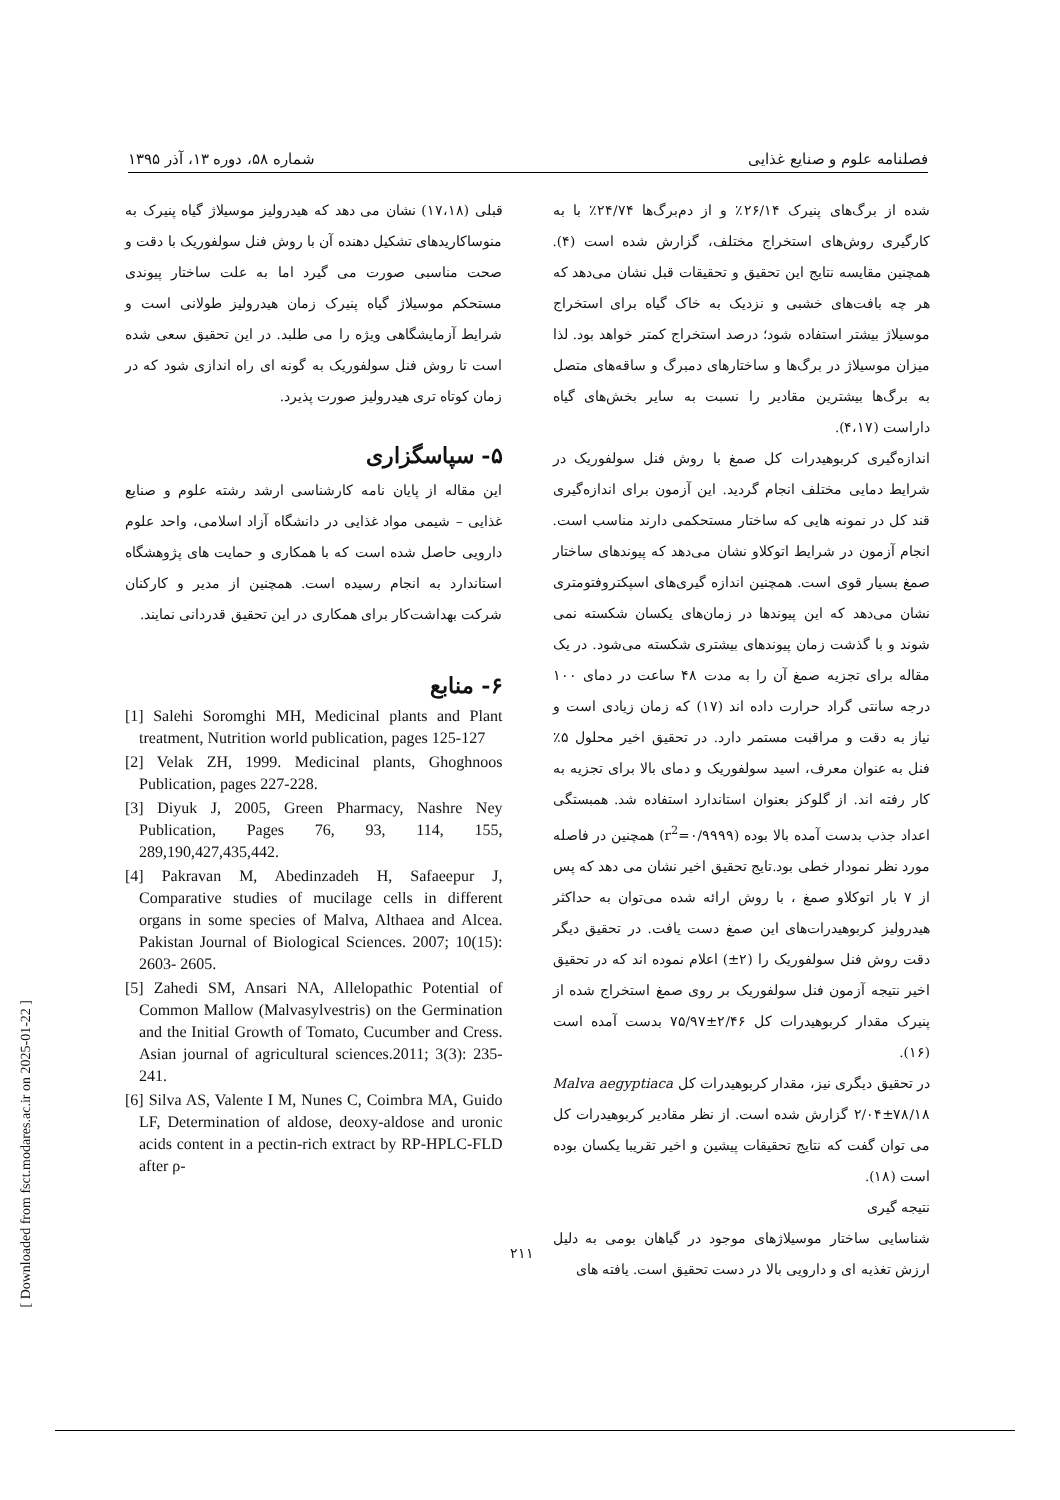فصلنامه علوم و صنایع غذایی شماره ۵۸، دوره ۱۳، آذر ۱۳۹۵
شده از برگ‌های پنیرک ۲۶/۱۴٪ و از دم‌برگ‌ها ۲۴/۷۴٪ با به کارگیری روش‌های استخراج مختلف، گزارش شده است (۴). همچنین مقایسه نتایج این تحقیق و تحقیقات قبل نشان می‌دهد که هر چه بافت‌های خشبی و نزدیک به خاک گیاه برای استخراج موسیلاژ بیشتر استفاده شود؛ درصد استخراج کمتر خواهد بود. لذا میزان موسیلاژ در برگ‌ها و ساختارهای دمبرگ و ساقه‌های متصل به برگ‌ها بیشترین مقادیر را نسبت به سایر بخش‌های گیاه داراست (۴،۱۷).
اندازه‌گیری کربوهیدرات کل صمغ با روش فنل سولفوریک در شرایط دمایی مختلف انجام گردید. این آزمون برای اندازه‌گیری قند کل در نمونه هایی که ساختار مستحکمی دارند مناسب است. انجام آزمون در شرایط اتوکلاو نشان می‌دهد که پیوندهای ساختار صمغ بسیار قوی است. همچنین اندازه گیری‌های اسپکتروفتومتری نشان می‌دهد که این پیوندها در زمان‌های یکسان شکسته نمی شوند و با گذشت زمان پیوندهای بیشتری شکسته می‌شود. در یک مقاله برای تجزیه صمغ آن را به مدت ۴۸ ساعت در دمای ۱۰۰ درجه سانتی گراد حرارت داده اند (۱۷) که زمان زیادی است و نیاز به دقت و مراقبت مستمر دارد. در تحقیق اخیر محلول ۵٪ فنل به عنوان معرف، اسید سولفوریک و دمای بالا برای تجزیه به کار رفته اند. از گلوکز بعنوان استاندارد استفاده شد. همبستگی اعداد جذب بدست آمده بالا بوده (r<sup>2</sup>=۰/۹۹۹۹) همچنین در فاصله مورد نظر نمودار خطی بود.تایج تحقیق اخیر نشان می دهد که پس از ۷ بار اتوکلاو صمغ ، با روش ارائه شده می‌توان به حداکثر هیدرولیز کربوهیدرات‌های این صمغ دست یافت. در تحقیق دیگر دقت روش فنل سولفوریک را (۲±) اعلام نموده اند که در تحقیق اخیر نتیجه آزمون فنل سولفوریک بر روی صمغ استخراج شده از پنیرک مقدار کربوهیدرات کل ۲/۴۶±۷۵/۹۷ بدست آمده است (۱۶).
در تحقیق دیگری نیز، مقدار کربوهیدرات کل Malva aegyptiaca ۲/۰۴±۷۸/۱۸ گزارش شده است. از نظر مقادیر کربوهیدرات کل می توان گفت که نتایج تحقیقات پیشین و اخیر تقریبا یکسان بوده است (۱۸).
نتیجه گیری
شناسایی ساختار موسیلاژهای موجود در گیاهان بومی به دلیل ارزش تغذیه ای و دارویی بالا در دست تحقیق است. یافته های
قبلی (۱۷،۱۸) نشان می دهد که هیدرولیز موسیلاژ گیاه پنیرک به منوساکاریدهای تشکیل دهنده آن با روش فنل سولفوریک با دقت و صحت مناسبی صورت می گیرد اما به علت ساختار پیوندی مستحکم موسیلاژ گیاه پنیرک زمان هیدرولیز طولانی است و شرایط آزمایشگاهی ویژه را می طلبد. در این تحقیق سعی شده است تا روش فنل سولفوریک به گونه ای راه اندازی شود که در زمان کوتاه تری هیدرولیز صورت پذیرد.
۵- سپاسگزاری
این مقاله از پایان نامه کارشناسی ارشد رشته علوم و صنایع غذایی – شیمی مواد غذایی در دانشگاه آزاد اسلامی، واحد علوم دارویی حاصل شده است که با همکاری و حمایت های پژوهشگاه استاندارد به انجام رسیده است. همچنین از مدیر و کارکنان شرکت بهداشت‌کار برای همکاری در این تحقیق قدردانی نمایند.
۶- منابع
[1] Salehi Soromghi MH, Medicinal plants and Plant treatment, Nutrition world publication, pages 125-127
[2] Velak ZH, 1999. Medicinal plants, Ghoghnoos Publication, pages 227-228.
[3] Diyuk J, 2005, Green Pharmacy, Nashre Ney Publication, Pages 76, 93, 114, 155, 289,190,427,435,442.
[4] Pakravan M, Abedinzadeh H, Safaeepur J, Comparative studies of mucilage cells in different organs in some species of Malva, Althaea and Alcea. Pakistan Journal of Biological Sciences. 2007; 10(15): 2603- 2605.
[5] Zahedi SM, Ansari NA, Allelopathic Potential of Common Mallow (Malvasylvestris) on the Germination and the Initial Growth of Tomato, Cucumber and Cress. Asian journal of agricultural sciences.2011; 3(3): 235-241.
[6] Silva AS, Valente I M, Nunes C, Coimbra MA, Guido LF, Determination of aldose, deoxy-aldose and uronic acids content in a pectin-rich extract by RP-HPLC-FLD after ρ-
۲۱۱
[ Downloaded from fsct.modares.ac.ir on 2025-01-22 ]